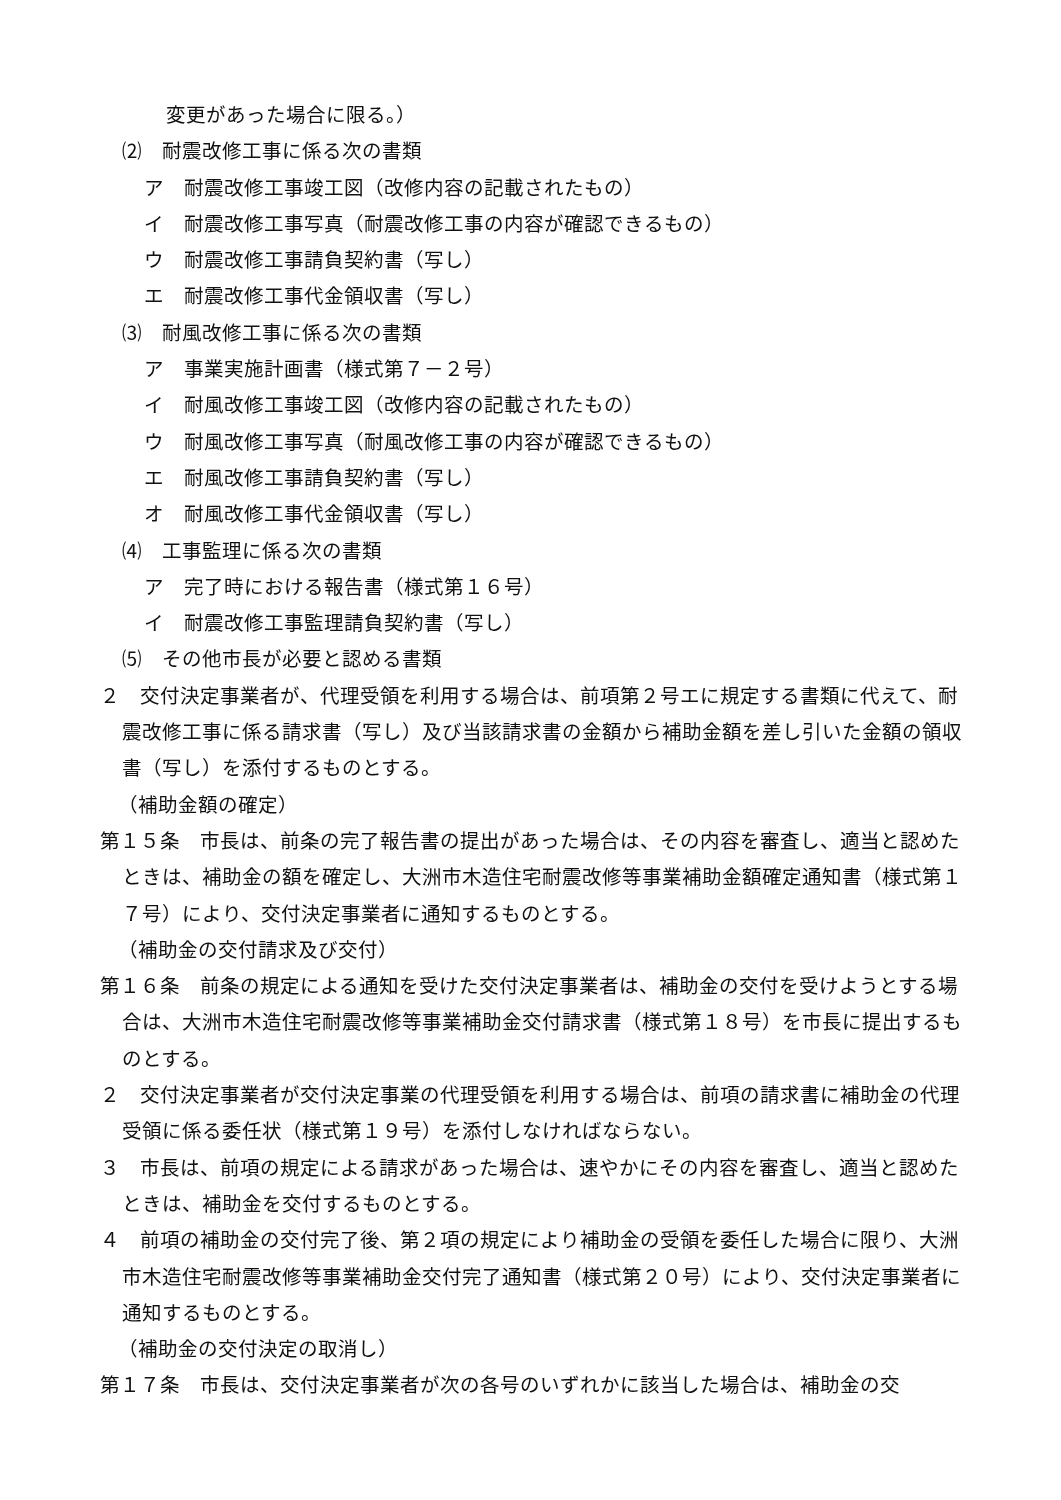変更があった場合に限る。）
⑵　耐震改修工事に係る次の書類
ア　耐震改修工事竣工図（改修内容の記載されたもの）
イ　耐震改修工事写真（耐震改修工事の内容が確認できるもの）
ウ　耐震改修工事請負契約書（写し）
エ　耐震改修工事代金領収書（写し）
⑶　耐風改修工事に係る次の書類
ア　事業実施計画書（様式第７－２号）
イ　耐風改修工事竣工図（改修内容の記載されたもの）
ウ　耐風改修工事写真（耐風改修工事の内容が確認できるもの）
エ　耐風改修工事請負契約書（写し）
オ　耐風改修工事代金領収書（写し）
⑷　工事監理に係る次の書類
ア　完了時における報告書（様式第１６号）
イ　耐震改修工事監理請負契約書（写し）
⑸　その他市長が必要と認める書類
２　交付決定事業者が、代理受領を利用する場合は、前項第２号エに規定する書類に代えて、耐震改修工事に係る請求書（写し）及び当該請求書の金額から補助金額を差し引いた金額の領収書（写し）を添付するものとする。
（補助金額の確定）
第１５条　市長は、前条の完了報告書の提出があった場合は、その内容を審査し、適当と認めたときは、補助金の額を確定し、大洲市木造住宅耐震改修等事業補助金額確定通知書（様式第１７号）により、交付決定事業者に通知するものとする。
（補助金の交付請求及び交付）
第１６条　前条の規定による通知を受けた交付決定事業者は、補助金の交付を受けようとする場合は、大洲市木造住宅耐震改修等事業補助金交付請求書（様式第１８号）を市長に提出するものとする。
２　交付決定事業者が交付決定事業の代理受領を利用する場合は、前項の請求書に補助金の代理受領に係る委任状（様式第１９号）を添付しなければならない。
３　市長は、前項の規定による請求があった場合は、速やかにその内容を審査し、適当と認めたときは、補助金を交付するものとする。
４　前項の補助金の交付完了後、第２項の規定により補助金の受領を委任した場合に限り、大洲市木造住宅耐震改修等事業補助金交付完了通知書（様式第２０号）により、交付決定事業者に通知するものとする。
（補助金の交付決定の取消し）
第１７条　市長は、交付決定事業者が次の各号のいずれかに該当した場合は、補助金の交